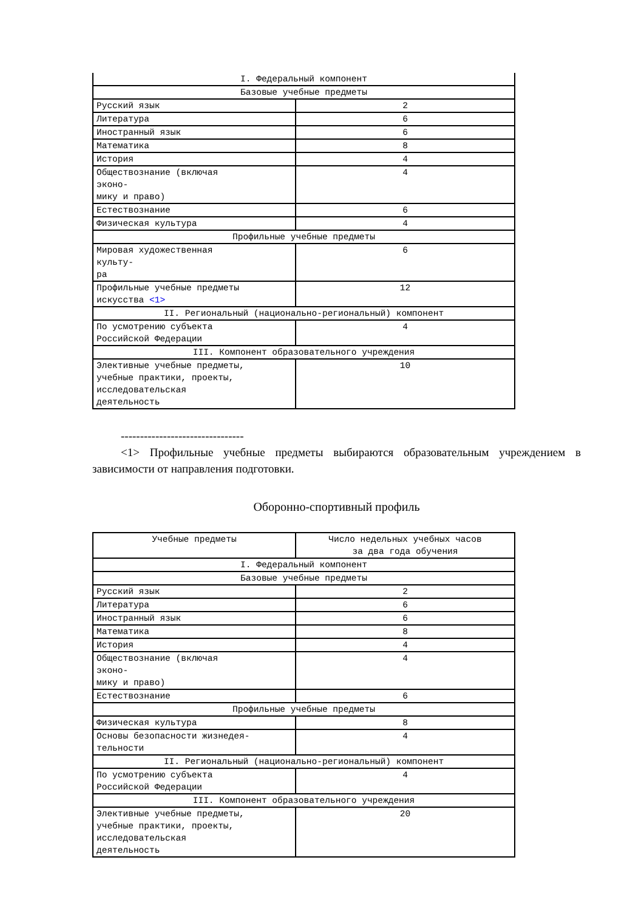| I. Федеральный компонент | |
| Базовые учебные предметы | |
| Русский язык | 2 |
| Литература | 6 |
| Иностранный язык | 6 |
| Математика | 8 |
| История | 4 |
| Обществознание (включая эконо- мику и право) | 4 |
| Естествознание | 6 |
| Физическая культура | 4 |
| Профильные учебные предметы | |
| Мировая художественная культу- ра | 6 |
| Профильные учебные предметы искусства <1> | 12 |
| II. Региональный (национально-региональный) компонент | |
| По усмотрению субъекта Российской Федерации | 4 |
| III. Компонент образовательного учреждения | |
| Элективные учебные предметы, учебные практики, проекты, исследовательская деятельность | 10 |
--------------------------------
<1> Профильные учебные предметы выбираются образовательным учреждением в зависимости от направления подготовки.
Оборонно-спортивный профиль
| Учебные предметы | Число недельных учебных часов за два года обучения |
| --- | --- |
| I. Федеральный компонент | |
| Базовые учебные предметы | |
| Русский язык | 2 |
| Литература | 6 |
| Иностранный язык | 6 |
| Математика | 8 |
| История | 4 |
| Обществознание (включая эконо- мику и право) | 4 |
| Естествознание | 6 |
| Профильные учебные предметы | |
| Физическая культура | 8 |
| Основы безопасности жизнедея- тельности | 4 |
| II. Региональный (национально-региональный) компонент | |
| По усмотрению субъекта Российской Федерации | 4 |
| III. Компонент образовательного учреждения | |
| Элективные учебные предметы, учебные практики, проекты, исследовательская деятельность | 20 |